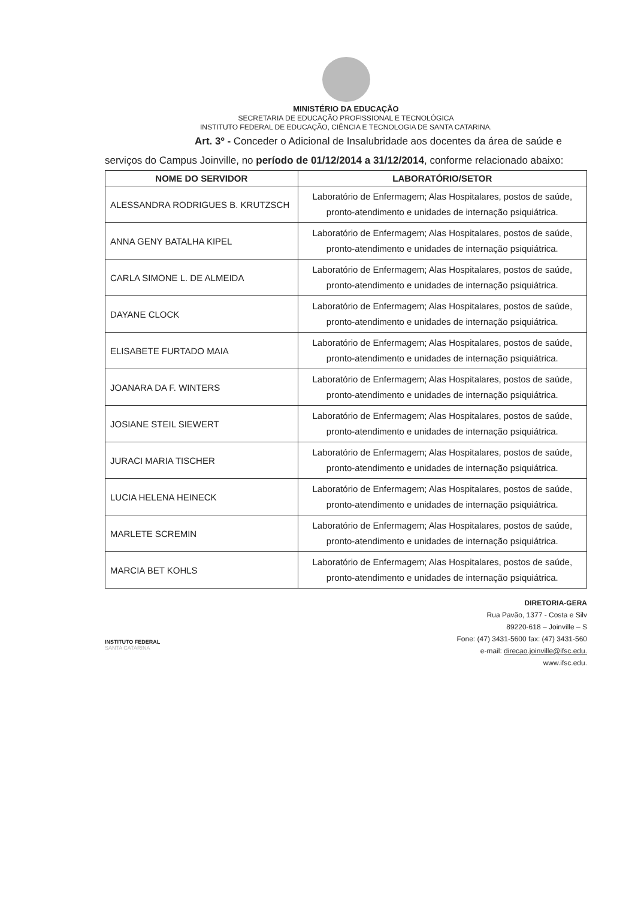MINISTÉRIO DA EDUCAÇÃO
SECRETARIA DE EDUCAÇÃO PROFISSIONAL E TECNOLÓGICA
INSTITUTO FEDERAL DE EDUCAÇÃO, CIÊNCIA E TECNOLOGIA DE SANTA CATARINA.
Art. 3º - Conceder o Adicional de Insalubridade aos docentes da área de saúde e serviços do Campus Joinville, no período de 01/12/2014 a 31/12/2014, conforme relacionado abaixo:
| NOME DO SERVIDOR | LABORATÓRIO/SETOR |
| --- | --- |
| ALESSANDRA RODRIGUES B. KRUTZSCH | Laboratório de Enfermagem; Alas Hospitalares, postos de saúde, pronto-atendimento e unidades de internação psiquiátrica. |
| ANNA GENY BATALHA KIPEL | Laboratório de Enfermagem; Alas Hospitalares, postos de saúde, pronto-atendimento e unidades de internação psiquiátrica. |
| CARLA SIMONE L. DE ALMEIDA | Laboratório de Enfermagem; Alas Hospitalares, postos de saúde, pronto-atendimento e unidades de internação psiquiátrica. |
| DAYANE CLOCK | Laboratório de Enfermagem; Alas Hospitalares, postos de saúde, pronto-atendimento e unidades de internação psiquiátrica. |
| ELISABETE FURTADO MAIA | Laboratório de Enfermagem; Alas Hospitalares, postos de saúde, pronto-atendimento e unidades de internação psiquiátrica. |
| JOANARA DA F. WINTERS | Laboratório de Enfermagem; Alas Hospitalares, postos de saúde, pronto-atendimento e unidades de internação psiquiátrica. |
| JOSIANE STEIL SIEWERT | Laboratório de Enfermagem; Alas Hospitalares, postos de saúde, pronto-atendimento e unidades de internação psiquiátrica. |
| JURACI MARIA TISCHER | Laboratório de Enfermagem; Alas Hospitalares, postos de saúde, pronto-atendimento e unidades de internação psiquiátrica. |
| LUCIA HELENA HEINECK | Laboratório de Enfermagem; Alas Hospitalares, postos de saúde, pronto-atendimento e unidades de internação psiquiátrica. |
| MARLETE SCREMIN | Laboratório de Enfermagem; Alas Hospitalares, postos de saúde, pronto-atendimento e unidades de internação psiquiátrica. |
| MARCIA BET KOHLS | Laboratório de Enfermagem; Alas Hospitalares, postos de saúde, pronto-atendimento e unidades de internação psiquiátrica. |
INSTITUTO FEDERAL
SANTA CATARINA
DIRETORIA-GERA
Rua Pavão, 1377 - Costa e Silv
89220-618 – Joinville – S
Fone: (47) 3431-5600 fax: (47) 3431-560
e-mail: direcao.joinville@ifsc.edu.
www.ifsc.edu.